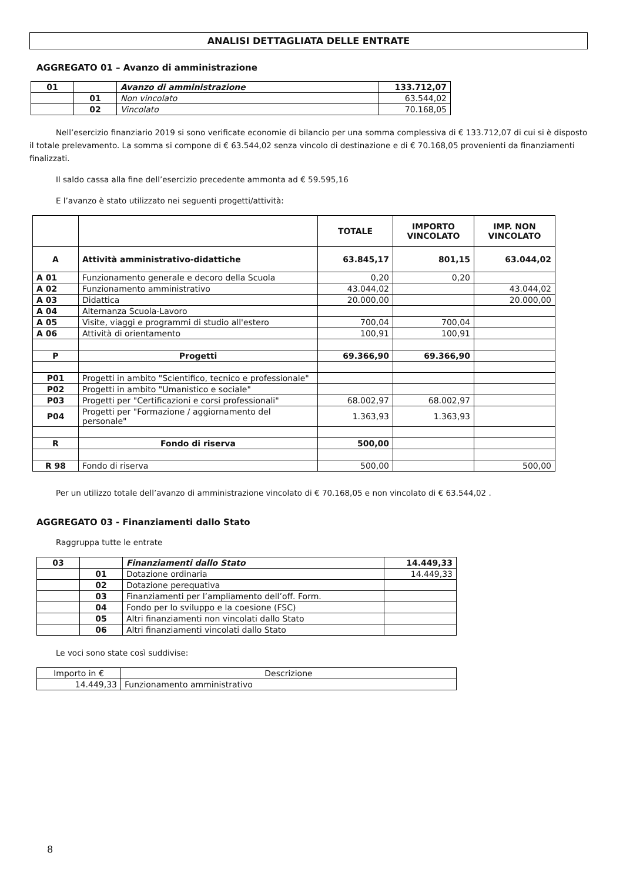ANALISI DETTAGLIATA DELLE ENTRATE
AGGREGATO 01 – Avanzo di amministrazione
| 01 | | Avanzo di amministrazione | 133.712,07 |
| | 01 | Non vincolato | 63.544,02 |
| | 02 | Vincolato | 70.168,05 |
Nell’esercizio finanziario 2019 si sono verificate economie di bilancio per una somma complessiva di € 133.712,07 di cui si è disposto il totale prelevamento. La somma si compone di € 63.544,02 senza vincolo di destinazione e di € 70.168,05 provenienti da finanziamenti finalizzati.
Il saldo cassa alla fine dell’esercizio precedente ammonta ad € 59.595,16
E l’avanzo è stato utilizzato nei seguenti progetti/attività:
| | | TOTALE | IMPORTO VINCOLATO | IMP. NON VINCOLATO |
| --- | --- | --- | --- | --- |
| A | Attività amministrativo-didattiche | 63.845,17 | 801,15 | 63.044,02 |
| A 01 | Funzionamento generale e decoro della Scuola | 0,20 | 0,20 | |
| A 02 | Funzionamento amministrativo | 43.044,02 | | 43.044,02 |
| A 03 | Didattica | 20.000,00 | | 20.000,00 |
| A 04 | Alternanza Scuola-Lavoro | | | |
| A 05 | Visite, viaggi e programmi di studio all'estero | 700,04 | 700,04 | |
| A 06 | Attività di orientamento | 100,91 | 100,91 | |
| P | Progetti | 69.366,90 | 69.366,90 | |
| P01 | Progetti in ambito "Scientifico, tecnico e professionale" | | | |
| P02 | Progetti in ambito "Umanistico e sociale" | | | |
| P03 | Progetti per "Certificazioni e corsi professionali" | 68.002,97 | 68.002,97 | |
| P04 | Progetti per "Formazione / aggiornamento del personale" | 1.363,93 | 1.363,93 | |
| R | Fondo di riserva | 500,00 | | |
| R 98 | Fondo di riserva | 500,00 | | 500,00 |
Per un utilizzo totale dell’avanzo di amministrazione vincolato di € 70.168,05 e non vincolato di € 63.544,02 .
AGGREGATO 03 - Finanziamenti dallo Stato
Raggruppa tutte le entrate
| 03 | | Finanziamenti dallo Stato | 14.449,33 |
| | 01 | Dotazione ordinaria | 14.449,33 |
| | 02 | Dotazione perequativa | |
| | 03 | Finanziamenti per l’ampliamento dell’off. Form. | |
| | 04 | Fondo per lo sviluppo e la coesione (FSC) | |
| | 05 | Altri finanziamenti non vincolati dallo Stato | |
| | 06 | Altri finanziamenti vincolati dallo Stato | |
Le voci sono state così suddivise:
| Importo in € | Descrizione |
| 14.449,33 | Funzionamento amministrativo |
8